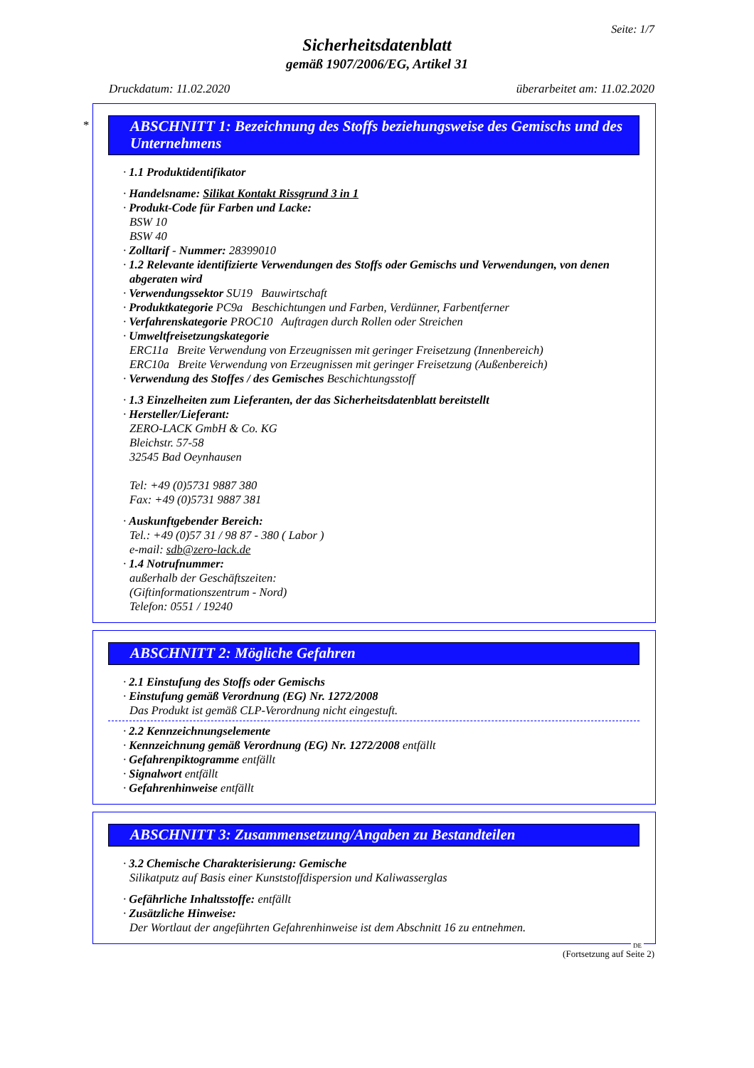Seite: 1/7
Sicherheitsdatenblatt
gemäß 1907/2006/EG, Artikel 31
Druckdatum: 11.02.2020 überarbeitet am: 11.02.2020
*
ABSCHNITT 1: Bezeichnung des Stoffs beziehungsweise des Gemischs und des Unternehmens
· 1.1 Produktidentifikator
· Handelsname: Silikat Kontakt Rissgrund 3 in 1
· Produkt-Code für Farben und Lacke:
BSW 10
BSW 40
· Zolltarif - Nummer: 28399010
· 1.2 Relevante identifizierte Verwendungen des Stoffs oder Gemischs und Verwendungen, von denen abgeraten wird
· Verwendungssektor SU19 Bauwirtschaft
· Produktkategorie PC9a Beschichtungen und Farben, Verdünner, Farbentferner
· Verfahrenskategorie PROC10 Auftragen durch Rollen oder Streichen
· Umweltfreisetzungskategorie
ERC11a Breite Verwendung von Erzeugnissen mit geringer Freisetzung (Innenbereich)
ERC10a Breite Verwendung von Erzeugnissen mit geringer Freisetzung (Außenbereich)
· Verwendung des Stoffes / des Gemisches Beschichtungsstoff
· 1.3 Einzelheiten zum Lieferanten, der das Sicherheitsdatenblatt bereitstellt
· Hersteller/Lieferant:
ZERO-LACK GmbH & Co. KG
Bleichstr. 57-58
32545 Bad Oeynhausen
Tel: +49 (0)5731 9887 380
Fax: +49 (0)5731 9887 381
· Auskunftgebender Bereich:
Tel.: +49 (0)57 31 / 98 87 - 380 ( Labor )
e-mail: sdb@zero-lack.de
· 1.4 Notrufnummer:
außerhalb der Geschäftszeiten:
(Giftinformationszentrum - Nord)
Telefon: 0551 / 19240
ABSCHNITT 2: Mögliche Gefahren
· 2.1 Einstufung des Stoffs oder Gemischs
· Einstufung gemäß Verordnung (EG) Nr. 1272/2008
Das Produkt ist gemäß CLP-Verordnung nicht eingestuft.
· 2.2 Kennzeichnungselemente
· Kennzeichnung gemäß Verordnung (EG) Nr. 1272/2008 entfällt
· Gefahrenpiktogramme entfällt
· Signalwort entfällt
· Gefahrenhinweise entfällt
ABSCHNITT 3: Zusammensetzung/Angaben zu Bestandteilen
· 3.2 Chemische Charakterisierung: Gemische
Silikatputz auf Basis einer Kunststoffdispersion und Kaliwasserglas
· Gefährliche Inhaltsstoffe: entfällt
· Zusätzliche Hinweise:
Der Wortlaut der angeführten Gefahrenhinweise ist dem Abschnitt 16 zu entnehmen.
DE
(Fortsetzung auf Seite 2)